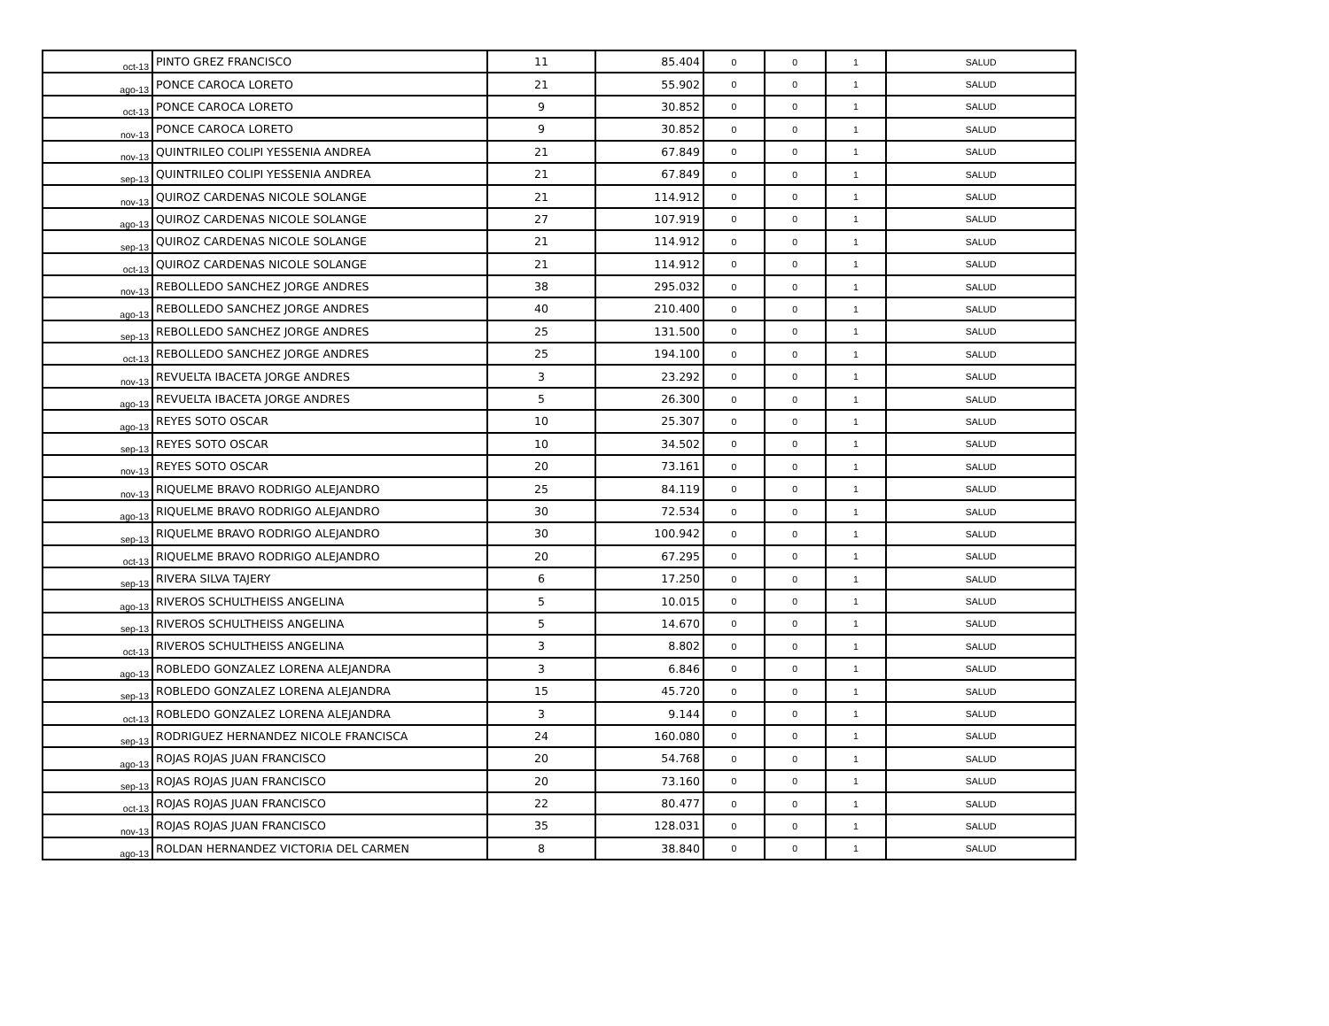| oct-13 | PINTO GREZ FRANCISCO | 11 | 85.404 | 0 | 0 | 1 | SALUD |
| ago-13 | PONCE CAROCA LORETO | 21 | 55.902 | 0 | 0 | 1 | SALUD |
| oct-13 | PONCE CAROCA LORETO | 9 | 30.852 | 0 | 0 | 1 | SALUD |
| nov-13 | PONCE CAROCA LORETO | 9 | 30.852 | 0 | 0 | 1 | SALUD |
| nov-13 | QUINTRILEO COLIPI YESSENIA ANDREA | 21 | 67.849 | 0 | 0 | 1 | SALUD |
| sep-13 | QUINTRILEO COLIPI YESSENIA ANDREA | 21 | 67.849 | 0 | 0 | 1 | SALUD |
| nov-13 | QUIROZ CARDENAS NICOLE SOLANGE | 21 | 114.912 | 0 | 0 | 1 | SALUD |
| ago-13 | QUIROZ CARDENAS NICOLE SOLANGE | 27 | 107.919 | 0 | 0 | 1 | SALUD |
| sep-13 | QUIROZ CARDENAS NICOLE SOLANGE | 21 | 114.912 | 0 | 0 | 1 | SALUD |
| oct-13 | QUIROZ CARDENAS NICOLE SOLANGE | 21 | 114.912 | 0 | 0 | 1 | SALUD |
| nov-13 | REBOLLEDO SANCHEZ JORGE ANDRES | 38 | 295.032 | 0 | 0 | 1 | SALUD |
| ago-13 | REBOLLEDO SANCHEZ JORGE ANDRES | 40 | 210.400 | 0 | 0 | 1 | SALUD |
| sep-13 | REBOLLEDO SANCHEZ JORGE ANDRES | 25 | 131.500 | 0 | 0 | 1 | SALUD |
| oct-13 | REBOLLEDO SANCHEZ JORGE ANDRES | 25 | 194.100 | 0 | 0 | 1 | SALUD |
| nov-13 | REVUELTA IBACETA JORGE ANDRES | 3 | 23.292 | 0 | 0 | 1 | SALUD |
| ago-13 | REVUELTA IBACETA JORGE ANDRES | 5 | 26.300 | 0 | 0 | 1 | SALUD |
| ago-13 | REYES SOTO OSCAR | 10 | 25.307 | 0 | 0 | 1 | SALUD |
| sep-13 | REYES SOTO OSCAR | 10 | 34.502 | 0 | 0 | 1 | SALUD |
| nov-13 | REYES SOTO OSCAR | 20 | 73.161 | 0 | 0 | 1 | SALUD |
| nov-13 | RIQUELME BRAVO RODRIGO ALEJANDRO | 25 | 84.119 | 0 | 0 | 1 | SALUD |
| ago-13 | RIQUELME BRAVO RODRIGO ALEJANDRO | 30 | 72.534 | 0 | 0 | 1 | SALUD |
| sep-13 | RIQUELME BRAVO RODRIGO ALEJANDRO | 30 | 100.942 | 0 | 0 | 1 | SALUD |
| oct-13 | RIQUELME BRAVO RODRIGO ALEJANDRO | 20 | 67.295 | 0 | 0 | 1 | SALUD |
| sep-13 | RIVERA SILVA TAJERY | 6 | 17.250 | 0 | 0 | 1 | SALUD |
| ago-13 | RIVEROS SCHULTHEISS ANGELINA | 5 | 10.015 | 0 | 0 | 1 | SALUD |
| sep-13 | RIVEROS SCHULTHEISS ANGELINA | 5 | 14.670 | 0 | 0 | 1 | SALUD |
| oct-13 | RIVEROS SCHULTHEISS ANGELINA | 3 | 8.802 | 0 | 0 | 1 | SALUD |
| ago-13 | ROBLEDO GONZALEZ LORENA ALEJANDRA | 3 | 6.846 | 0 | 0 | 1 | SALUD |
| sep-13 | ROBLEDO GONZALEZ LORENA ALEJANDRA | 15 | 45.720 | 0 | 0 | 1 | SALUD |
| oct-13 | ROBLEDO GONZALEZ LORENA ALEJANDRA | 3 | 9.144 | 0 | 0 | 1 | SALUD |
| sep-13 | RODRIGUEZ HERNANDEZ NICOLE FRANCISCA | 24 | 160.080 | 0 | 0 | 1 | SALUD |
| ago-13 | ROJAS ROJAS JUAN FRANCISCO | 20 | 54.768 | 0 | 0 | 1 | SALUD |
| sep-13 | ROJAS ROJAS JUAN FRANCISCO | 20 | 73.160 | 0 | 0 | 1 | SALUD |
| oct-13 | ROJAS ROJAS JUAN FRANCISCO | 22 | 80.477 | 0 | 0 | 1 | SALUD |
| nov-13 | ROJAS ROJAS JUAN FRANCISCO | 35 | 128.031 | 0 | 0 | 1 | SALUD |
| ago-13 | ROLDAN HERNANDEZ VICTORIA DEL CARMEN | 8 | 38.840 | 0 | 0 | 1 | SALUD |